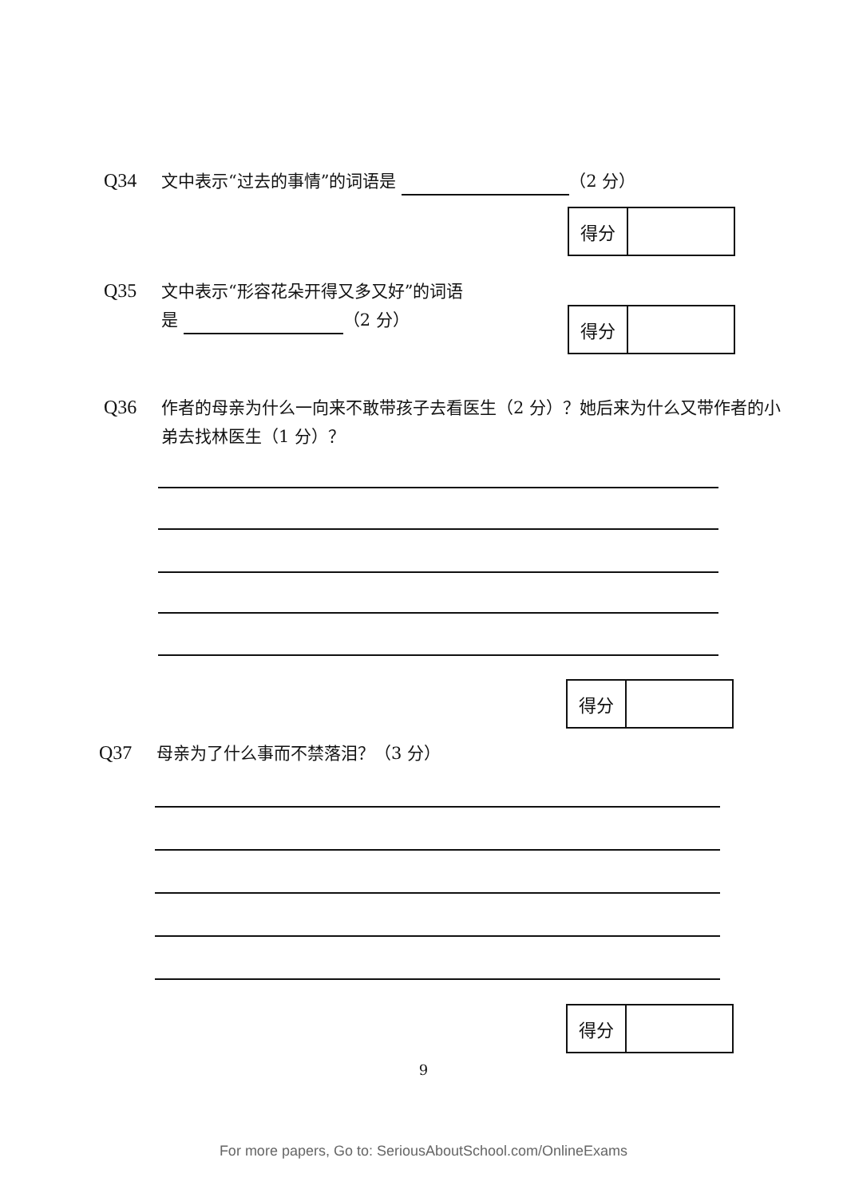Q34 文中表示“过去的事情”的词语是 （2 分）
得分
Q35 文中表示“形容花朵开得又多又好”的词语
是 （2 分）
得分
Q36 作者的母亲为什么一向来不敢带孩子去看医生（2 分）？她后来为什么又带作者的小弟去找林医生（1 分）？
得分
Q37 母亲为了什么事而不禁落泪？（3 分）
得分
9
For more papers, Go to: SeriousAboutSchool.com/OnlineExams